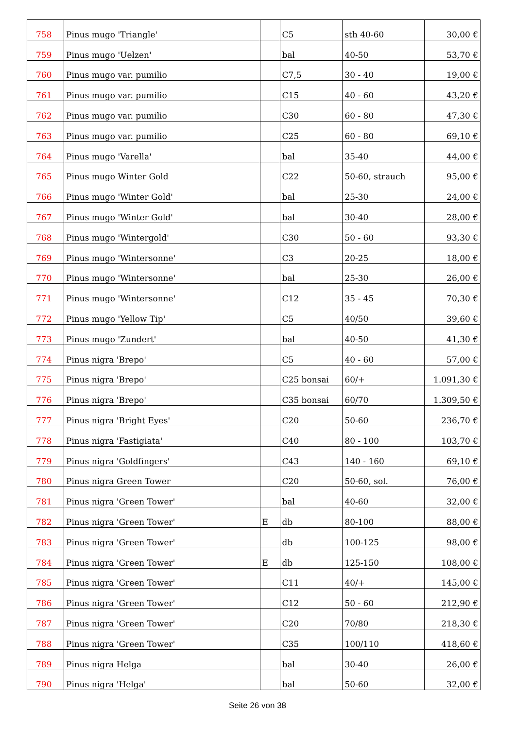| 758 | Pinus mugo 'Triangle' | | C5 | sth 40-60 | 30,00 € |
| 759 | Pinus mugo 'Uelzen' | | bal | 40-50 | 53,70 € |
| 760 | Pinus mugo var. pumilio | | C7,5 | 30 - 40 | 19,00 € |
| 761 | Pinus mugo var. pumilio | | C15 | 40 - 60 | 43,20 € |
| 762 | Pinus mugo var. pumilio | | C30 | 60 - 80 | 47,30 € |
| 763 | Pinus mugo var. pumilio | | C25 | 60 - 80 | 69,10 € |
| 764 | Pinus mugo 'Varella' | | bal | 35-40 | 44,00 € |
| 765 | Pinus mugo Winter Gold | | C22 | 50-60, strauch | 95,00 € |
| 766 | Pinus mugo 'Winter Gold' | | bal | 25-30 | 24,00 € |
| 767 | Pinus mugo 'Winter Gold' | | bal | 30-40 | 28,00 € |
| 768 | Pinus mugo 'Wintergold' | | C30 | 50 - 60 | 93,30 € |
| 769 | Pinus mugo 'Wintersonne' | | C3 | 20-25 | 18,00 € |
| 770 | Pinus mugo 'Wintersonne' | | bal | 25-30 | 26,00 € |
| 771 | Pinus mugo 'Wintersonne' | | C12 | 35 - 45 | 70,30 € |
| 772 | Pinus mugo 'Yellow Tip' | | C5 | 40/50 | 39,60 € |
| 773 | Pinus mugo 'Zundert' | | bal | 40-50 | 41,30 € |
| 774 | Pinus nigra 'Brepo' | | C5 | 40 - 60 | 57,00 € |
| 775 | Pinus nigra 'Brepo' | | C25 bonsai | 60/+ | 1.091,30 € |
| 776 | Pinus nigra 'Brepo' | | C35 bonsai | 60/70 | 1.309,50 € |
| 777 | Pinus nigra 'Bright Eyes' | | C20 | 50-60 | 236,70 € |
| 778 | Pinus nigra 'Fastigiata' | | C40 | 80 - 100 | 103,70 € |
| 779 | Pinus nigra 'Goldfingers' | | C43 | 140 - 160 | 69,10 € |
| 780 | Pinus nigra Green Tower | | C20 | 50-60, sol. | 76,00 € |
| 781 | Pinus nigra 'Green Tower' | | bal | 40-60 | 32,00 € |
| 782 | Pinus nigra 'Green Tower' | E | db | 80-100 | 88,00 € |
| 783 | Pinus nigra 'Green Tower' | | db | 100-125 | 98,00 € |
| 784 | Pinus nigra 'Green Tower' | E | db | 125-150 | 108,00 € |
| 785 | Pinus nigra 'Green Tower' | | C11 | 40/+ | 145,00 € |
| 786 | Pinus nigra 'Green Tower' | | C12 | 50 - 60 | 212,90 € |
| 787 | Pinus nigra 'Green Tower' | | C20 | 70/80 | 218,30 € |
| 788 | Pinus nigra 'Green Tower' | | C35 | 100/110 | 418,60 € |
| 789 | Pinus nigra Helga | | bal | 30-40 | 26,00 € |
| 790 | Pinus nigra 'Helga' | | bal | 50-60 | 32,00 € |
Seite 26 von 38